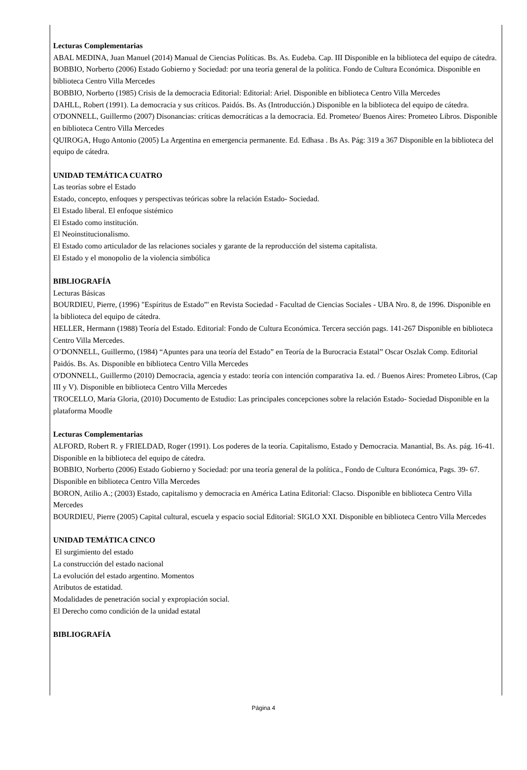Lecturas Complementarias
ABAL MEDINA, Juan Manuel (2014) Manual de Ciencias Políticas. Bs. As. Eudeba. Cap. III Disponible en la biblioteca del equipo de cátedra.
BOBBIO, Norberto (2006) Estado Gobierno y Sociedad: por una teoría general de la política. Fondo de Cultura Económica. Disponible en biblioteca Centro Villa Mercedes
BOBBIO, Norberto (1985) Crisis de la democracia Editorial: Editorial: Ariel. Disponible en biblioteca Centro Villa Mercedes
DAHLL, Robert (1991). La democracia y sus críticos. Paidós. Bs. As (Introducción.) Disponible en la biblioteca del equipo de cátedra.
O'DONNELL, Guillermo (2007) Disonancias: críticas democráticas a la democracia. Ed. Prometeo/ Buenos Aires: Prometeo Libros. Disponible en biblioteca Centro Villa Mercedes
QUIROGA, Hugo Antonio (2005) La Argentina en emergencia permanente. Ed. Edhasa . Bs As. Pág: 319 a 367 Disponible en la biblioteca del equipo de cátedra.
UNIDAD TEMÁTICA CUATRO
Las teorías sobre el Estado
Estado, concepto, enfoques y perspectivas teóricas sobre la relación Estado- Sociedad.
El Estado liberal. El enfoque sistémico
El Estado como institución.
El Neoinstitucionalismo.
El Estado como articulador de las relaciones sociales y garante de la reproducción del sistema capitalista.
El Estado y el monopolio de la violencia simbólica
BIBLIOGRAFÍA
Lecturas Básicas
BOURDIEU, Pierre, (1996) "Espíritus de Estado”' en Revista Sociedad - Facultad de Ciencias Sociales - UBA Nro. 8, de 1996. Disponible en la biblioteca del equipo de cátedra.
HELLER, Hermann (1988) Teoría del Estado. Editorial: Fondo de Cultura Económica. Tercera sección pags. 141-267 Disponible en biblioteca Centro Villa Mercedes.
O’DONNELL, Guillermo, (1984) “Apuntes para una teoría del Estado” en Teoría de la Burocracia Estatal” Oscar Oszlak Comp. Editorial Paidós. Bs. As. Disponible en biblioteca Centro Villa Mercedes
O'DONNELL, Guillermo (2010) Democracia, agencia y estado: teoría con intención comparativa 1a. ed. / Buenos Aires: Prometeo Libros, (Cap III y V). Disponible en biblioteca Centro Villa Mercedes
TROCELLO, María Gloria, (2010) Documento de Estudio: Las principales concepciones sobre la relación Estado- Sociedad Disponible en la plataforma Moodle
Lecturas Complementarias
ALFORD, Robert R. y FRIELDAD, Roger (1991). Los poderes de la teoría. Capitalismo, Estado y Democracia. Manantial, Bs. As. pág. 16-41. Disponible en la biblioteca del equipo de cátedra.
BOBBIO, Norberto (2006) Estado Gobierno y Sociedad: por una teoría general de la política., Fondo de Cultura Económica, Pags. 39- 67. Disponible en biblioteca Centro Villa Mercedes
BORON, Atilio A.; (2003) Estado, capitalismo y democracia en América Latina Editorial: Clacso. Disponible en biblioteca Centro Villa Mercedes
BOURDIEU, Pierre (2005) Capital cultural, escuela y espacio social Editorial: SIGLO XXI. Disponible en biblioteca Centro Villa Mercedes
UNIDAD TEMÁTICA CINCO
El surgimiento del estado
La construcción del estado nacional
La evolución del estado argentino. Momentos
Atributos de estatidad.
Modalidades de penetración social y expropiación social.
El Derecho como condición de la unidad estatal
BIBLIOGRAFÍA
Página 4